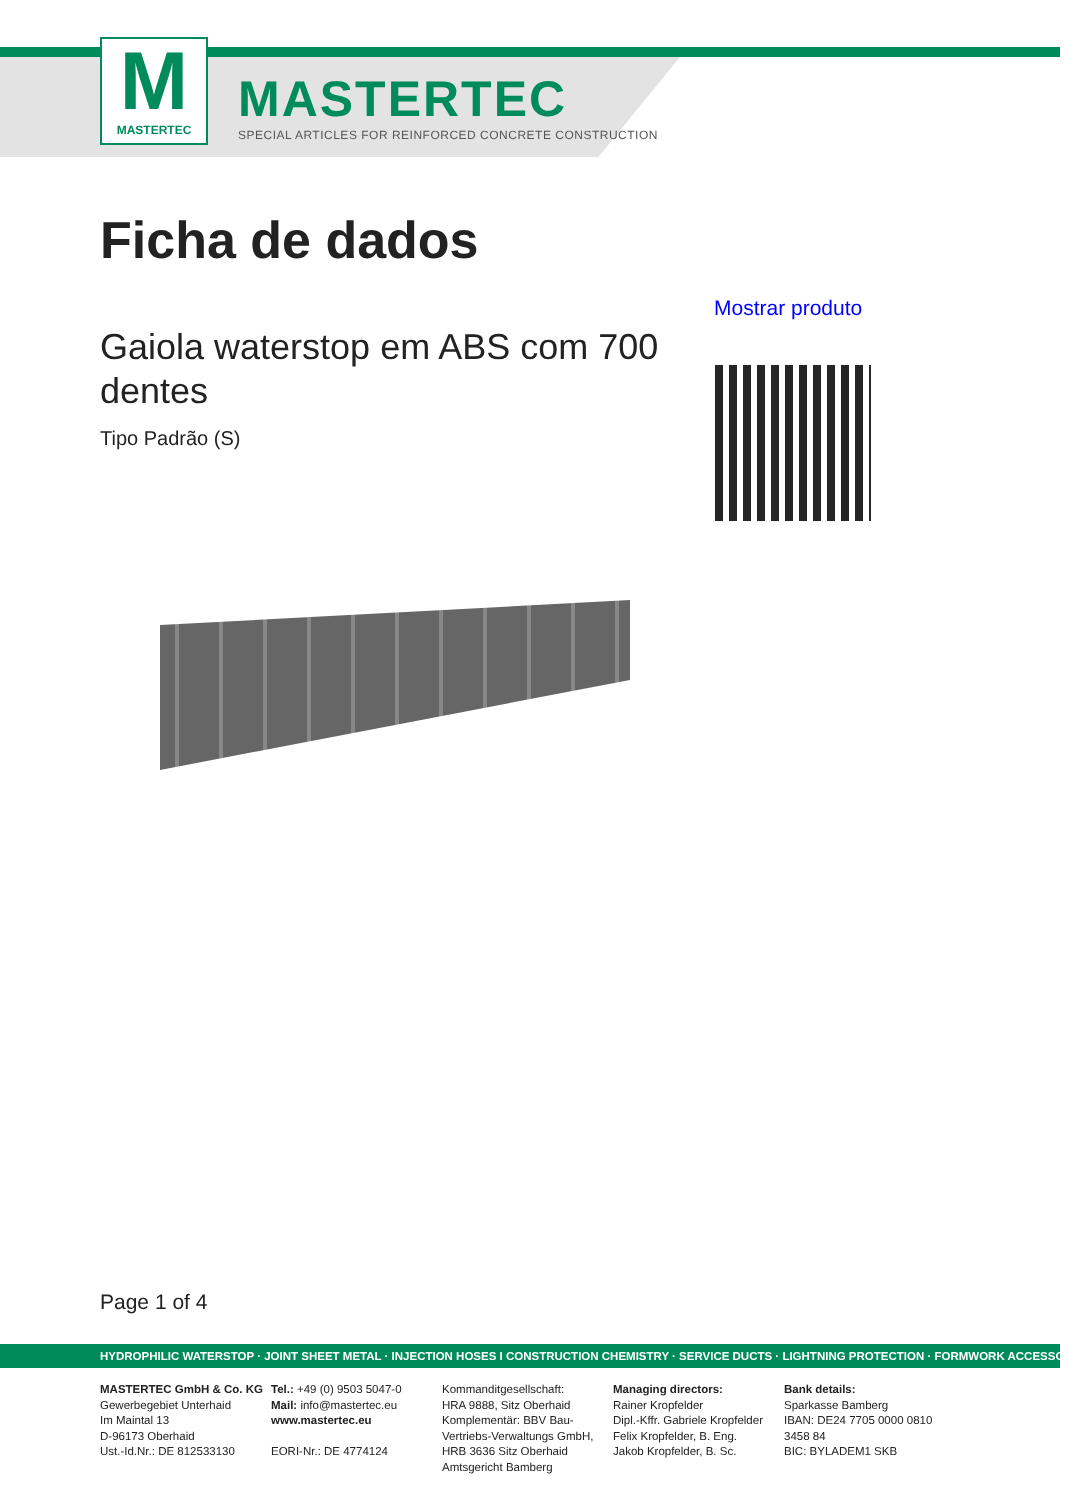M
MASTERTEC
MASTERTEC
SPECIAL ARTICLES FOR REINFORCED CONCRETE CONSTRUCTION
Ficha de dados
Mostrar produto
Gaiola waterstop em ABS com 700 dentes
Tipo Padrão (S)
Page 1 of 4
HYDROPHILIC WATERSTOP · JOINT SHEET METAL · INJECTION HOSES I CONSTRUCTION CHEMISTRY · SERVICE DUCTS · LIGHTNING PROTECTION · FORMWORK ACCESSORIES
MASTERTEC GmbH & Co. KG
Gewerbegebiet Unterhaid
Im Maintal 13
D-96173 Oberhaid
Ust.-Id.Nr.: DE 812533130
Tel.: +49 (0) 9503 5047-0
Mail: info@mastertec.eu
www.mastertec.eu
EORI-Nr.: DE 4774124
Kommanditgesellschaft:
HRA 9888, Sitz Oberhaid
Komplementär: BBV Bau-Vertriebs-Verwaltungs GmbH,
HRB 3636 Sitz Oberhaid
Amtsgericht Bamberg
Managing directors:
Rainer Kropfelder
Dipl.-Kffr. Gabriele Kropfelder
Felix Kropfelder, B. Eng.
Jakob Kropfelder, B. Sc.
Bank details:
Sparkasse Bamberg
IBAN: DE24 7705 0000 0810 3458 84
BIC: BYLADEM1 SKB